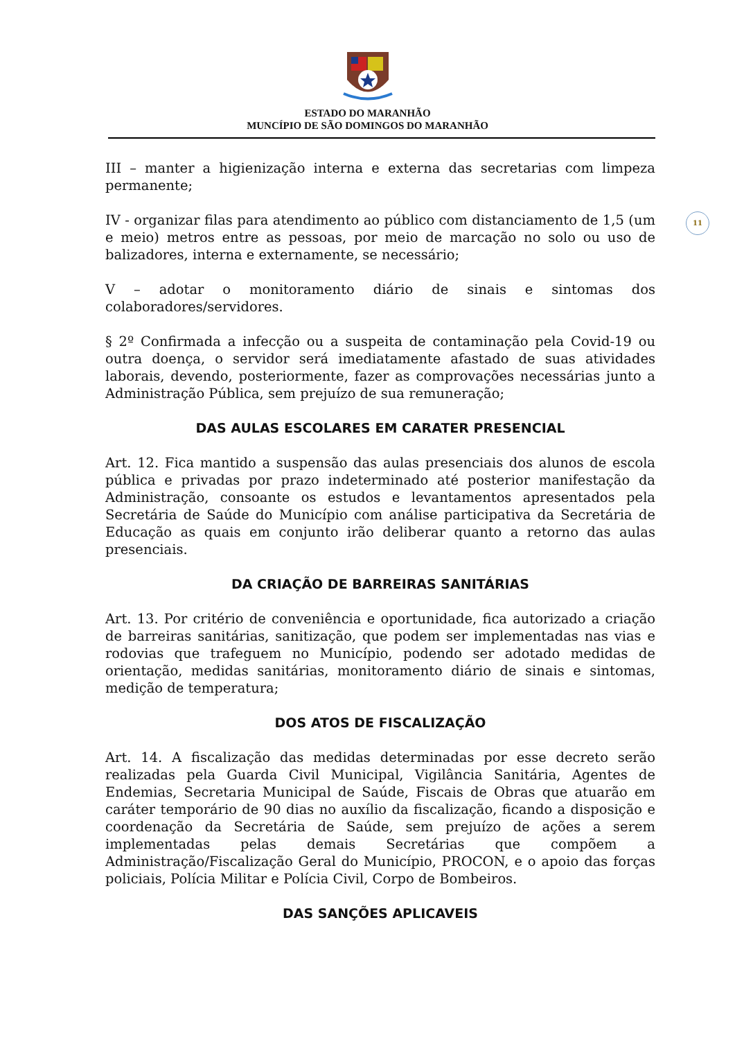ESTADO DO MARANHÃO
MUNCÍPIO DE SÃO DOMINGOS DO MARANHÃO
11
III – manter a higienização interna e externa das secretarias com limpeza permanente;
IV - organizar filas para atendimento ao público com distanciamento de 1,5 (um e meio) metros entre as pessoas, por meio de marcação no solo ou uso de balizadores, interna e externamente, se necessário;
V – adotar o monitoramento diário de sinais e sintomas dos colaboradores/servidores.
§ 2º Confirmada a infecção ou a suspeita de contaminação pela Covid-19 ou outra doença, o servidor será imediatamente afastado de suas atividades laborais, devendo, posteriormente, fazer as comprovações necessárias junto a Administração Pública, sem prejuízo de sua remuneração;
DAS AULAS ESCOLARES EM CARATER PRESENCIAL
Art. 12. Fica mantido a suspensão das aulas presenciais dos alunos de escola pública e privadas por prazo indeterminado até posterior manifestação da Administração, consoante os estudos e levantamentos apresentados pela Secretária de Saúde do Município com análise participativa da Secretária de Educação as quais em conjunto irão deliberar quanto a retorno das aulas presenciais.
DA CRIAÇÃO DE BARREIRAS SANITÁRIAS
Art. 13. Por critério de conveniência e oportunidade, fica autorizado a criação de barreiras sanitárias, sanitização, que podem ser implementadas nas vias e rodovias que trafeguem no Município, podendo ser adotado medidas de orientação, medidas sanitárias, monitoramento diário de sinais e sintomas, medição de temperatura;
DOS ATOS DE FISCALIZAÇÃO
Art. 14. A fiscalização das medidas determinadas por esse decreto serão realizadas pela Guarda Civil Municipal, Vigilância Sanitária, Agentes de Endemias, Secretaria Municipal de Saúde, Fiscais de Obras que atuarão em caráter temporário de 90 dias no auxílio da fiscalização, ficando a disposição e coordenação da Secretária de Saúde, sem prejuízo de ações a serem implementadas pelas demais Secretárias que compõem a Administração/Fiscalização Geral do Município, PROCON, e o apoio das forças policiais, Polícia Militar e Polícia Civil, Corpo de Bombeiros.
DAS SANÇÕES APLICAVEIS